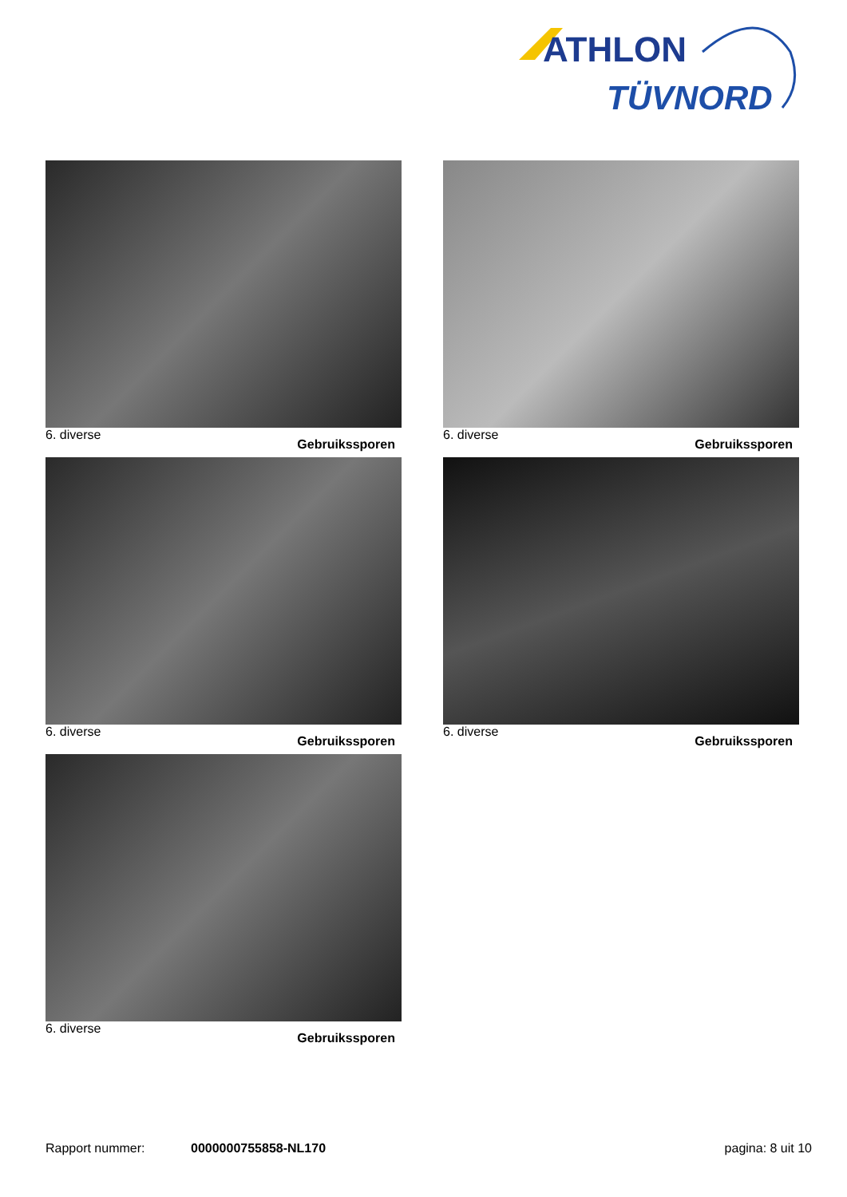ATHLON
TÜVNORD
6. diverse Gebruikssporen
6. diverse Gebruikssporen
6. diverse Gebruikssporen
6. diverse Gebruikssporen
6. diverse Gebruikssporen
Rapport nummer: 0000000755858-NL170 pagina: 8 uit 10